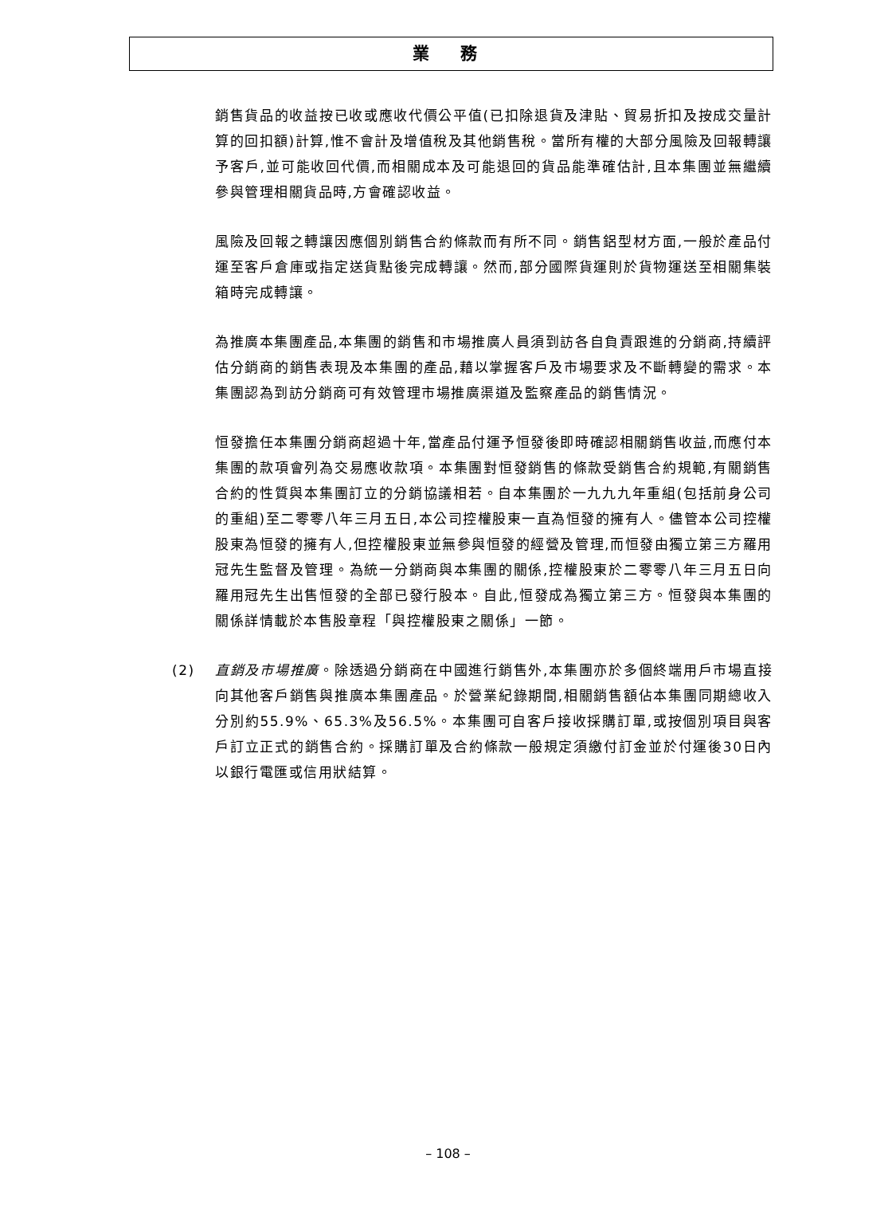業 務
銷售貨品的收益按已收或應收代價公平值(已扣除退貨及津貼、貿易折扣及按成交量計算的回扣額)計算,惟不會計及增值稅及其他銷售稅。當所有權的大部分風險及回報轉讓予客戶,並可能收回代價,而相關成本及可能退回的貨品能準確估計,且本集團並無繼續參與管理相關貨品時,方會確認收益。
風險及回報之轉讓因應個別銷售合約條款而有所不同。銷售鋁型材方面,一般於產品付運至客戶倉庫或指定送貨點後完成轉讓。然而,部分國際貨運則於貨物運送至相關集裝箱時完成轉讓。
為推廣本集團產品,本集團的銷售和市場推廣人員須到訪各自負責跟進的分銷商,持續評估分銷商的銷售表現及本集團的產品,藉以掌握客戶及市場要求及不斷轉變的需求。本集團認為到訪分銷商可有效管理市場推廣渠道及監察產品的銷售情況。
恒發擔任本集團分銷商超過十年,當產品付運予恒發後即時確認相關銷售收益,而應付本集團的款項會列為交易應收款項。本集團對恒發銷售的條款受銷售合約規範,有關銷售合約的性質與本集團訂立的分銷協議相若。自本集團於一九九九年重組(包括前身公司的重組)至二零零八年三月五日,本公司控權股東一直為恒發的擁有人。儘管本公司控權股東為恒發的擁有人,但控權股東並無參與恒發的經營及管理,而恒發由獨立第三方羅用冠先生監督及管理。為統一分銷商與本集團的關係,控權股東於二零零八年三月五日向羅用冠先生出售恒發的全部已發行股本。自此,恒發成為獨立第三方。恒發與本集團的關係詳情載於本售股章程「與控權股東之關係」一節。
(2) 直銷及市場推廣。除透過分銷商在中國進行銷售外,本集團亦於多個終端用戶市場直接向其他客戶銷售與推廣本集團產品。於營業紀錄期間,相關銷售額佔本集團同期總收入分別約55.9%、65.3%及56.5%。本集團可自客戶接收採購訂單,或按個別項目與客戶訂立正式的銷售合約。採購訂單及合約條款一般規定須繳付訂金並於付運後30日內以銀行電匯或信用狀結算。
– 108 –